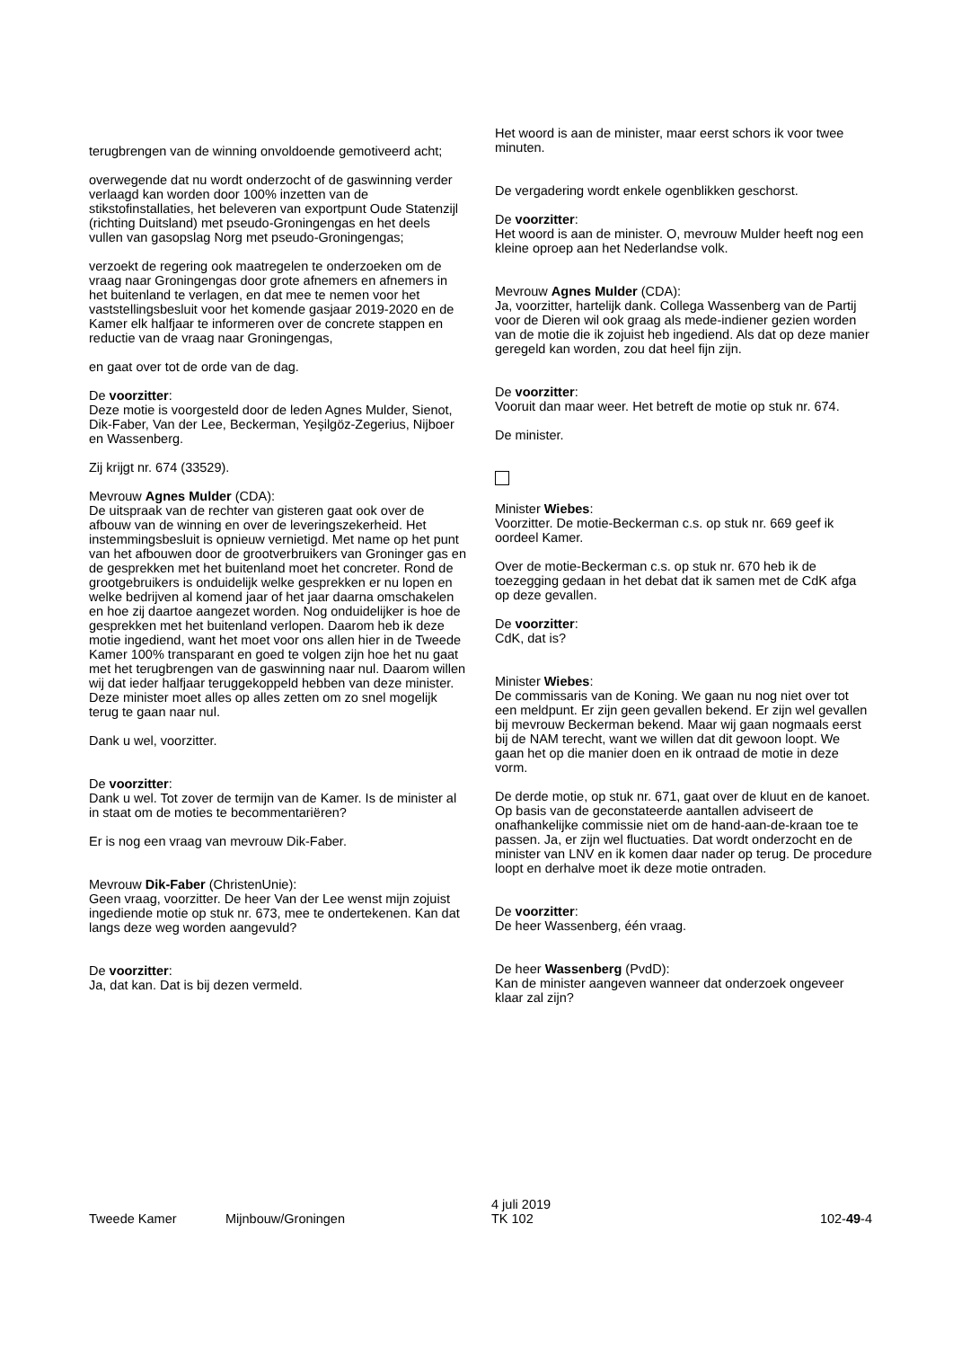terugbrengen van de winning onvoldoende gemotiveerd acht;
overwegende dat nu wordt onderzocht of de gaswinning verder verlaagd kan worden door 100% inzetten van de stikstofinstallaties, het beleveren van exportpunt Oude Statenzijl (richting Duitsland) met pseudo-Groningengas en het deels vullen van gasopslag Norg met pseudo-Groningengas;
verzoekt de regering ook maatregelen te onderzoeken om de vraag naar Groningengas door grote afnemers en afnemers in het buitenland te verlagen, en dat mee te nemen voor het vaststellingsbesluit voor het komende gasjaar 2019-2020 en de Kamer elk halfjaar te informeren over de concrete stappen en reductie van de vraag naar Groningengas,
en gaat over tot de orde van de dag.
De voorzitter:
Deze motie is voorgesteld door de leden Agnes Mulder, Sienot, Dik-Faber, Van der Lee, Beckerman, Yeşilgöz-Zegerius, Nijboer en Wassenberg.
Zij krijgt nr. 674 (33529).
Mevrouw Agnes Mulder (CDA):
De uitspraak van de rechter van gisteren gaat ook over de afbouw van de winning en over de leveringszekerheid. Het instemmingsbesluit is opnieuw vernietigd. Met name op het punt van het afbouwen door de grootverbruikers van Groninger gas en de gesprekken met het buitenland moet het concreter. Rond de grootgebruikers is onduidelijk welke gesprekken er nu lopen en welke bedrijven al komend jaar of het jaar daarna omschakelen en hoe zij daartoe aangezet worden. Nog onduidelijker is hoe de gesprekken met het buitenland verlopen. Daarom heb ik deze motie ingediend, want het moet voor ons allen hier in de Tweede Kamer 100% transparant en goed te volgen zijn hoe het nu gaat met het terugbrengen van de gaswinning naar nul. Daarom willen wij dat ieder halfjaar teruggekoppeld hebben van deze minister. Deze minister moet alles op alles zetten om zo snel mogelijk terug te gaan naar nul.
Dank u wel, voorzitter.
De voorzitter:
Dank u wel. Tot zover de termijn van de Kamer. Is de minister al in staat om de moties te becommentariëren?
Er is nog een vraag van mevrouw Dik-Faber.
Mevrouw Dik-Faber (ChristenUnie):
Geen vraag, voorzitter. De heer Van der Lee wenst mijn zojuist ingediende motie op stuk nr. 673, mee te ondertekenen. Kan dat langs deze weg worden aangevuld?
De voorzitter:
Ja, dat kan. Dat is bij dezen vermeld.
Het woord is aan de minister, maar eerst schors ik voor twee minuten.
De vergadering wordt enkele ogenblikken geschorst.
De voorzitter:
Het woord is aan de minister. O, mevrouw Mulder heeft nog een kleine oproep aan het Nederlandse volk.
Mevrouw Agnes Mulder (CDA):
Ja, voorzitter, hartelijk dank. Collega Wassenberg van de Partij voor de Dieren wil ook graag als mede-indiener gezien worden van de motie die ik zojuist heb ingediend. Als dat op deze manier geregeld kan worden, zou dat heel fijn zijn.
De voorzitter:
Vooruit dan maar weer. Het betreft de motie op stuk nr. 674.
De minister.
Minister Wiebes:
Voorzitter. De motie-Beckerman c.s. op stuk nr. 669 geef ik oordeel Kamer.
Over de motie-Beckerman c.s. op stuk nr. 670 heb ik de toezegging gedaan in het debat dat ik samen met de CdK afga op deze gevallen.
De voorzitter:
CdK, dat is?
Minister Wiebes:
De commissaris van de Koning. We gaan nu nog niet over tot een meldpunt. Er zijn geen gevallen bekend. Er zijn wel gevallen bij mevrouw Beckerman bekend. Maar wij gaan nogmaals eerst bij de NAM terecht, want we willen dat dit gewoon loopt. We gaan het op die manier doen en ik ontraad de motie in deze vorm.
De derde motie, op stuk nr. 671, gaat over de kluut en de kanoet. Op basis van de geconstateerde aantallen adviseert de onafhankelijke commissie niet om de hand-aan-de-kraan toe te passen. Ja, er zijn wel fluctuaties. Dat wordt onderzocht en de minister van LNV en ik komen daar nader op terug. De procedure loopt en derhalve moet ik deze motie ontraden.
De voorzitter:
De heer Wassenberg, één vraag.
De heer Wassenberg (PvdD):
Kan de minister aangeven wanneer dat onderzoek ongeveer klaar zal zijn?
Tweede Kamer
Mijnbouw/Groningen
4 juli 2019
TK 102
102-49-4